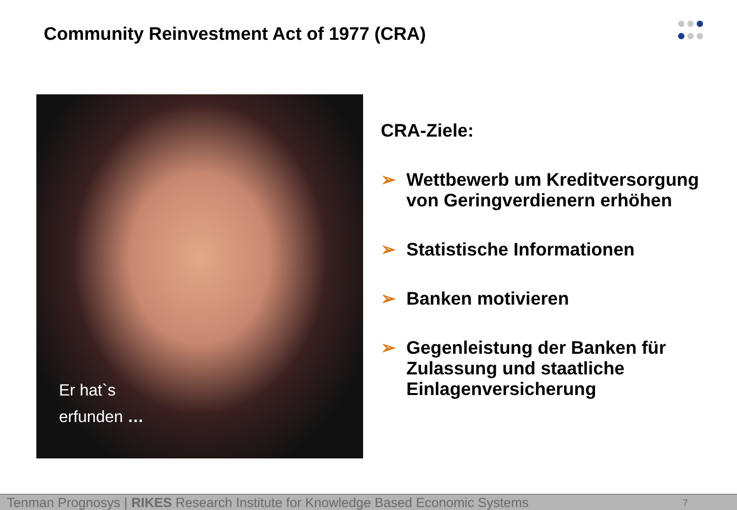Community Reinvestment Act of 1977 (CRA)
Er hat`s
erfunden …
CRA-Ziele:
➢ Wettbewerb um Kreditversorgung von Geringverdienern erhöhen
➢ Statistische Informationen
➢ Banken motivieren
➢ Gegenleistung der Banken für Zulassung und staatliche Einlagenversicherung
Tenman Prognosys | RIKES Research Institute for Knowledge Based Economic Systems 7